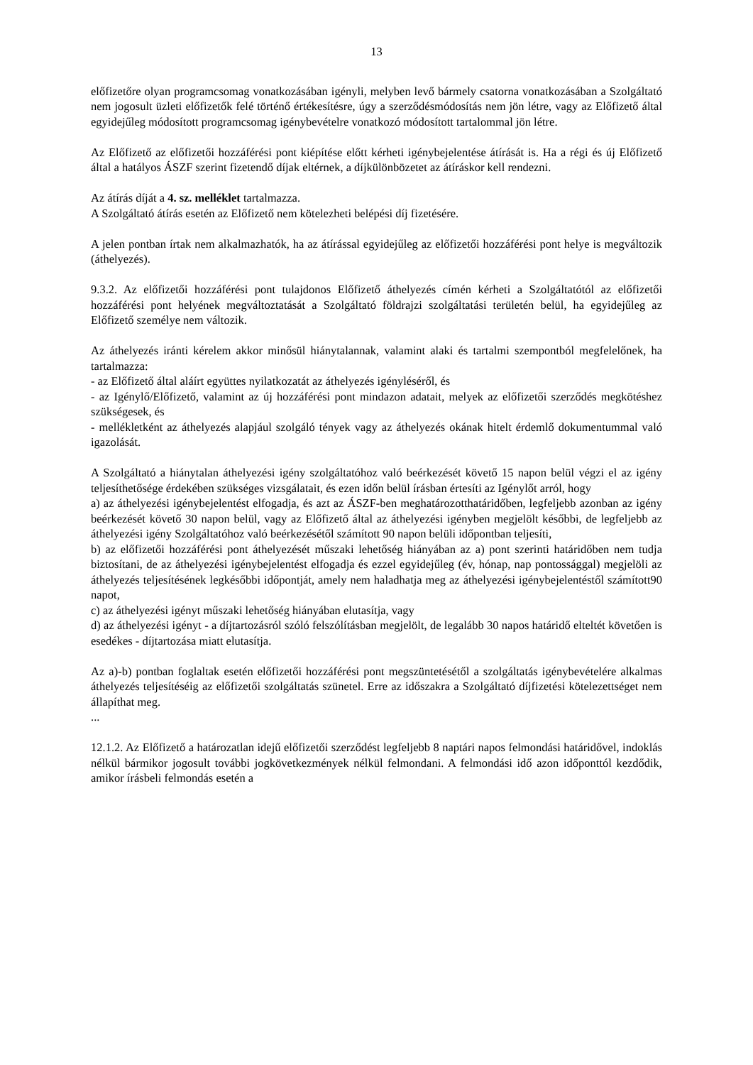13
előfizetőre olyan programcsomag vonatkozásában igényli, melyben levő bármely csatorna vonatkozásában a Szolgáltató nem jogosult üzleti előfizetők felé történő értékesítésre, úgy a szerződésmódosítás nem jön létre, vagy az Előfizető által egyidejűleg módosított programcsomag igénybevételre vonatkozó módosított tartalommal jön létre.
Az Előfizető az előfizetői hozzáférési pont kiépítése előtt kérheti igénybejelentése átírását is. Ha a régi és új Előfizető által a hatályos ÁSZF szerint fizetendő díjak eltérnek, a díjkülönbözetet az átíráskor kell rendezni.
Az átírás díját a 4. sz. melléklet tartalmazza.
A Szolgáltató átírás esetén az Előfizető nem kötelezheti belépési díj fizetésére.
A jelen pontban írtak nem alkalmazhatók, ha az átírással egyidejűleg az előfizetői hozzáférési pont helye is megváltozik (áthelyezés).
9.3.2. Az előfizetői hozzáférési pont tulajdonos Előfizető áthelyezés címén kérheti a Szolgáltatótól az előfizetői hozzáférési pont helyének megváltoztatását a Szolgáltató földrajzi szolgáltatási területén belül, ha egyidejűleg az Előfizető személye nem változik.
Az áthelyezés iránti kérelem akkor minősül hiánytalannak, valamint alaki és tartalmi szempontból megfelelőnek, ha tartalmazza:
- az Előfizető által aláírt együttes nyilatkozatát az áthelyezés igényléséről, és
- az Igénylő/Előfizető, valamint az új hozzáférési pont mindazon adatait, melyek az előfizetői szerződés megkötéshez szükségesek, és
- mellékletként az áthelyezés alapjául szolgáló tények vagy az áthelyezés okának hitelt érdemlő dokumentummal való igazolását.
A Szolgáltató a hiánytalan áthelyezési igény szolgáltatóhoz való beérkezését követő 15 napon belül végzi el az igény teljesíthetősége érdekében szükséges vizsgálatait, és ezen időn belül írásban értesíti az Igénylőt arról, hogy
a) az áthelyezési igénybejelentést elfogadja, és azt az ÁSZF-ben meghatározotthatáridőben, legfeljebb azonban az igény beérkezését követő 30 napon belül, vagy az Előfizető által az áthelyezési igényben megjelölt későbbi, de legfeljebb az áthelyezési igény Szolgáltatóhoz való beérkezésétől számított 90 napon belüli időpontban teljesíti,
b) az előfizetői hozzáférési pont áthelyezését műszaki lehetőség hiányában az a) pont szerinti határidőben nem tudja biztosítani, de az áthelyezési igénybejelentést elfogadja és ezzel egyidejűleg (év, hónap, nap pontossággal) megjelöli az áthelyezés teljesítésének legkésőbbi időpontját, amely nem haladhatja meg az áthelyezési igénybejelentéstől számított90 napot,
c) az áthelyezési igényt műszaki lehetőség hiányában elutasítja, vagy
d) az áthelyezési igényt - a díjtartozásról szóló felszólításban megjelölt, de legalább 30 napos határidő elteltét követően is esedékes - díjtartozása miatt elutasítja.
Az a)-b) pontban foglaltak esetén előfizetői hozzáférési pont megszüntetésétől a szolgáltatás igénybevételére alkalmas áthelyezés teljesítéséig az előfizetői szolgáltatás szünetel. Erre az időszakra a Szolgáltató díjfizetési kötelezettséget nem állapíthat meg.
...
12.1.2. Az Előfizető a határozatlan idejű előfizetői szerződést legfeljebb 8 naptári napos felmondási határidővel, indoklás nélkül bármikor jogosult további jogkövetkezmények nélkül felmondani. A felmondási idő azon időponttól kezdődik, amikor írásbeli felmondás esetén a